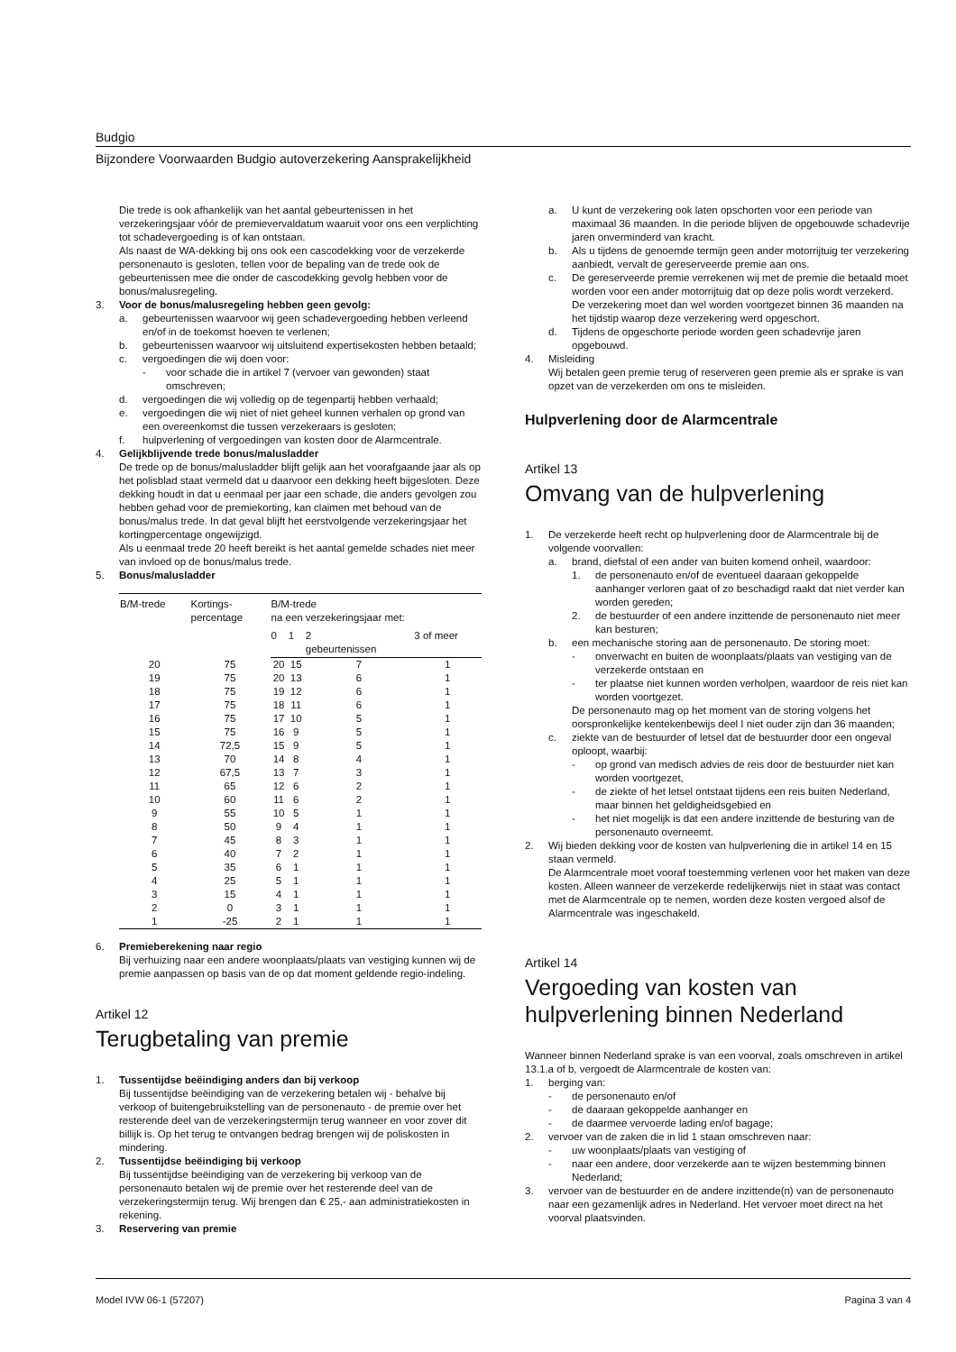Budgio
Bijzondere Voorwaarden Budgio autoverzekering Aansprakelijkheid
Die trede is ook afhankelijk van het aantal gebeurtenissen in het verzekeringsjaar vóór de premievervaldatum waaruit voor ons een verplichting tot schadevergoeding is of kan ontstaan.
Als naast de WA-dekking bij ons ook een cascodekking voor de verzekerde personenauto is gesloten, tellen voor de bepaling van de trede ook de gebeurtenissen mee die onder de cascodekking gevolg hebben voor de bonus/malusregeling.
3. Voor de bonus/malusregeling hebben geen gevolg:
a. gebeurtenissen waarvoor wij geen schadevergoeding hebben verleend en/of in de toekomst hoeven te verlenen;
b. gebeurtenissen waarvoor wij uitsluitend expertisekosten hebben betaald;
c. vergoedingen die wij doen voor:
- voor schade die in artikel 7 (vervoer van gewonden) staat omschreven;
d. vergoedingen die wij volledig op de tegenpartij hebben verhaald;
e. vergoedingen die wij niet of niet geheel kunnen verhalen op grond van een overeenkomst die tussen verzekeraars is gesloten;
f. hulpverlening of vergoedingen van kosten door de Alarmcentrale.
4. Gelijkblijvende trede bonus/malusladder
De trede op de bonus/malusladder blijft gelijk aan het voorafgaande jaar als op het polisblad staat vermeld dat u daarvoor een dekking heeft bijgesloten. Deze dekking houdt in dat u eenmaal per jaar een schade, die anders gevolgen zou hebben gehad voor de premiekorting, kan claimen met behoud van de bonus/malus trede. In dat geval blijft het eerstvolgende verzekeringsjaar het kortingpercentage ongewijzigd.
Als u eenmaal trede 20 heeft bereikt is het aantal gemelde schades niet meer van invloed op de bonus/malus trede.
5. Bonus/malusladder
| B/M-trede | Kortings- percentage | B/M-trede na een verzekeringsjaar met: | | | |
| --- | --- | --- | --- | --- | --- |
| | | 0 | 1 | 2 gebeurtenissen | 3 of meer |
| 20 | 75 | 20 | 15 | 7 | 1 |
| 19 | 75 | 20 | 13 | 6 | 1 |
| 18 | 75 | 19 | 12 | 6 | 1 |
| 17 | 75 | 18 | 11 | 6 | 1 |
| 16 | 75 | 17 | 10 | 5 | 1 |
| 15 | 75 | 16 | 9 | 5 | 1 |
| 14 | 72,5 | 15 | 9 | 5 | 1 |
| 13 | 70 | 14 | 8 | 4 | 1 |
| 12 | 67,5 | 13 | 7 | 3 | 1 |
| 11 | 65 | 12 | 6 | 2 | 1 |
| 10 | 60 | 11 | 6 | 2 | 1 |
| 9 | 55 | 10 | 5 | 1 | 1 |
| 8 | 50 | 9 | 4 | 1 | 1 |
| 7 | 45 | 8 | 3 | 1 | 1 |
| 6 | 40 | 7 | 2 | 1 | 1 |
| 5 | 35 | 6 | 1 | 1 | 1 |
| 4 | 25 | 5 | 1 | 1 | 1 |
| 3 | 15 | 4 | 1 | 1 | 1 |
| 2 | 0 | 3 | 1 | 1 | 1 |
| 1 | -25 | 2 | 1 | 1 | 1 |
6. Premieberekening naar regio
Bij verhuizing naar een andere woonplaats/plaats van vestiging kunnen wij de premie aanpassen op basis van de op dat moment geldende regio-indeling.
Artikel 12
Terugbetaling van premie
1. Tussentijdse beëindiging anders dan bij verkoop
Bij tussentijdse beëindiging van de verzekering betalen wij - behalve bij verkoop of buitengebruikstelling van de personenauto - de premie over het resterende deel van de verzekeringstermijn terug wanneer en voor zover dit billijk is. Op het terug te ontvangen bedrag brengen wij de poliskosten in mindering.
2. Tussentijdse beëindiging bij verkoop
Bij tussentijdse beëindiging van de verzekering bij verkoop van de personenauto betalen wij de premie over het resterende deel van de verzekeringstermijn terug. Wij brengen dan € 25,- aan administratiekosten in rekening.
3. Reservering van premie
a. U kunt de verzekering ook laten opschorten voor een periode van maximaal 36 maanden. In die periode blijven de opgebouwde schadevrije jaren onverminderd van kracht.
b. Als u tijdens de genoemde termijn geen ander motorrijtuig ter verzekering aanbiedt, vervalt de gereserveerde premie aan ons.
c. De gereserveerde premie verrekenen wij met de premie die betaald moet worden voor een ander motorrijtuig dat op deze polis wordt verzekerd.
De verzekering moet dan wel worden voortgezet binnen 36 maanden na het tijdstip waarop deze verzekering werd opgeschort.
d. Tijdens de opgeschorte periode worden geen schadevrije jaren opgebouwd.
4. Misleiding
Wij betalen geen premie terug of reserveren geen premie als er sprake is van opzet van de verzekerden om ons te misleiden.
Hulpverlening door de Alarmcentrale
Artikel 13
Omvang van de hulpverlening
1. De verzekerde heeft recht op hulpverlening door de Alarmcentrale bij de volgende voorvallen:
a. brand, diefstal of een ander van buiten komend onheil, waardoor:
1. de personenauto en/of de eventueel daaraan gekoppelde aanhanger verloren gaat of zo beschadigd raakt dat niet verder kan worden gereden;
2. de bestuurder of een andere inzittende de personenauto niet meer kan besturen;
b. een mechanische storing aan de personenauto. De storing moet:
- onverwacht en buiten de woonplaats/plaats van vestiging van de verzekerde ontstaan en
- ter plaatse niet kunnen worden verholpen, waardoor de reis niet kan worden voortgezet.
De personenauto mag op het moment van de storing volgens het oorspronkelijke kentekenbewijs deel I niet ouder zijn dan 36 maanden;
c. ziekte van de bestuurder of letsel dat de bestuurder door een ongeval oploopt, waarbij:
- op grond van medisch advies de reis door de bestuurder niet kan worden voortgezet,
- de ziekte of het letsel ontstaat tijdens een reis buiten Nederland, maar binnen het geldigheidsgebied en
- het niet mogelijk is dat een andere inzittende de besturing van de personenauto overneemt.
2. Wij bieden dekking voor de kosten van hulpverlening die in artikel 14 en 15 staan vermeld.
De Alarmcentrale moet vooraf toestemming verlenen voor het maken van deze kosten. Alleen wanneer de verzekerde redelijkerwijs niet in staat was contact met de Alarmcentrale op te nemen, worden deze kosten vergoed alsof de Alarmcentrale was ingeschakeld.
Artikel 14
Vergoeding van kosten van hulpverlening binnen Nederland
Wanneer binnen Nederland sprake is van een voorval, zoals omschreven in artikel 13.1.a of b, vergoedt de Alarmcentrale de kosten van:
1. berging van:
- de personenauto en/of
- de daaraan gekoppelde aanhanger en
- de daarmee vervoerde lading en/of bagage;
2. vervoer van de zaken die in lid 1 staan omschreven naar:
- uw woonplaats/plaats van vestiging of
- naar een andere, door verzekerde aan te wijzen bestemming binnen Nederland;
3. vervoer van de bestuurder en de andere inzittende(n) van de personenauto naar een gezamenlijk adres in Nederland. Het vervoer moet direct na het voorval plaatsvinden.
Model IVW 06-1 (57207) Pagina 3 van 4